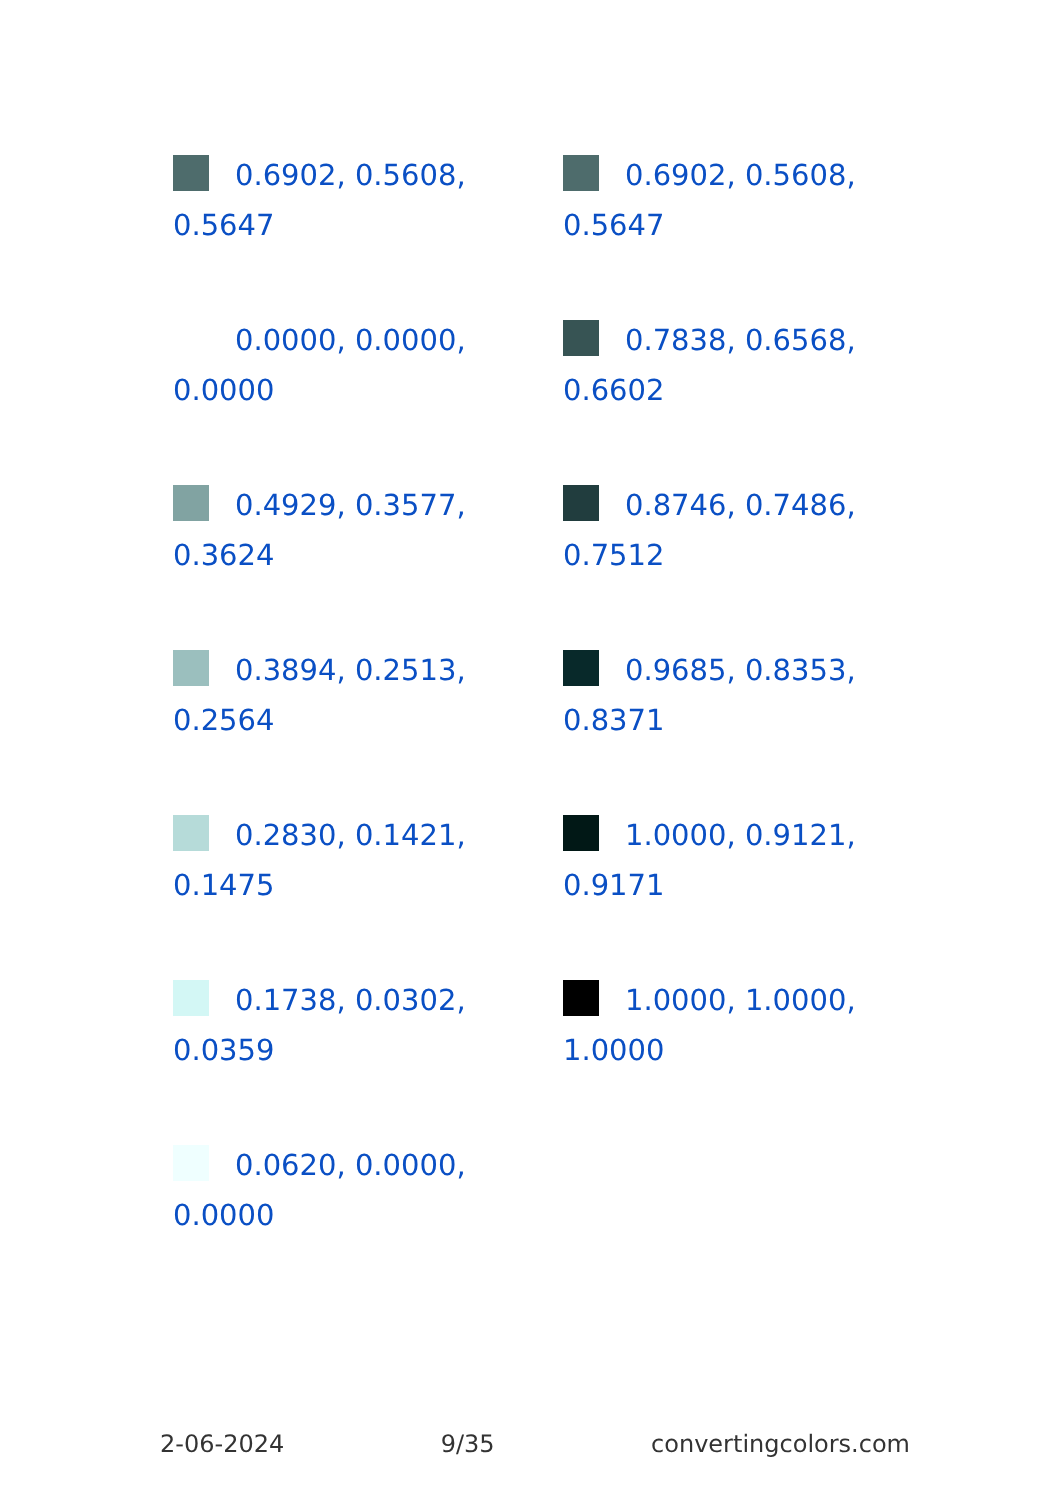0.6902, 0.5608,
0.5647
0.6902, 0.5608,
0.5647
0.0000, 0.0000,
0.0000
0.7838, 0.6568,
0.6602
0.4929, 0.3577,
0.3624
0.8746, 0.7486,
0.7512
0.3894, 0.2513,
0.2564
0.9685, 0.8353,
0.8371
0.2830, 0.1421,
0.1475
1.0000, 0.9121,
0.9171
0.1738, 0.0302,
0.0359
1.0000, 1.0000,
1.0000
0.0620, 0.0000,
0.0000
2-06-2024 9/35 convertingcolors.com